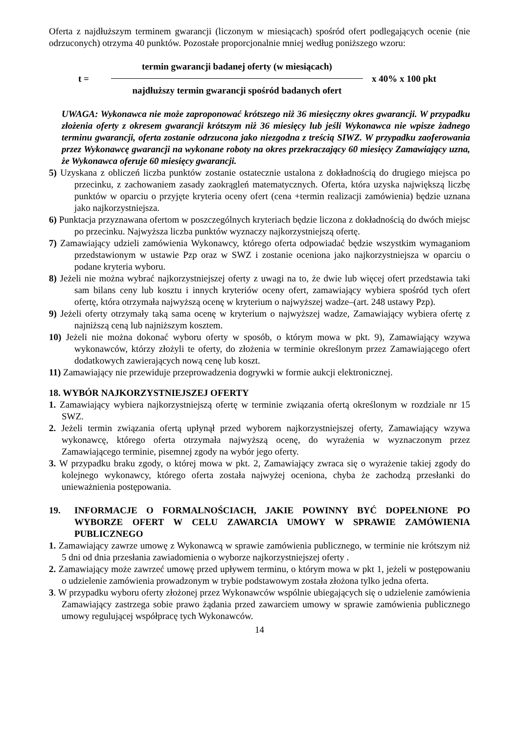Oferta z najdłuższym terminem gwarancji (liczonym w miesiącach) spośród ofert podlegających ocenie (nie odrzuconych) otrzyma 40 punktów. Pozostałe proporcjonalnie mniej według poniższego wzoru:
t =
termin gwarancji badanej oferty (w miesiącach)
najdłuższy termin gwarancji spośród badanych ofert
x 40% x 100 pkt
UWAGA: Wykonawca nie może zaproponować krótszego niż 36 miesięczny okres gwarancji. W przypadku złożenia oferty z okresem gwarancji krótszym niż 36 miesięcy lub jeśli Wykonawca nie wpisze żadnego terminu gwarancji, oferta zostanie odrzucona jako niezgodna z treścią SIWZ. W przypadku zaoferowania przez Wykonawcę gwarancji na wykonane roboty na okres przekraczający 60 miesięcy Zamawiający uzna, że Wykonawca oferuje 60 miesięcy gwarancji.
5) Uzyskana z obliczeń liczba punktów zostanie ostatecznie ustalona z dokładnością do drugiego miejsca po przecinku, z zachowaniem zasady zaokrągleń matematycznych. Oferta, która uzyska największą liczbę punktów w oparciu o przyjęte kryteria oceny ofert (cena +termin realizacji zamówienia) będzie uznana jako najkorzystniejsza.
6) Punktacja przyznawana ofertom w poszczególnych kryteriach będzie liczona z dokładnością do dwóch miejsc po przecinku. Najwyższa liczba punktów wyznaczy najkorzystniejszą ofertę.
7) Zamawiający udzieli zamówienia Wykonawcy, którego oferta odpowiadać będzie wszystkim wymaganiom przedstawionym w ustawie Pzp oraz w SWZ i zostanie oceniona jako najkorzystniejsza w oparciu o podane kryteria wyboru.
8) Jeżeli nie można wybrać najkorzystniejszej oferty z uwagi na to, że dwie lub więcej ofert przedstawia taki sam bilans ceny lub kosztu i innych kryteriów oceny ofert, zamawiający wybiera spośród tych ofert ofertę, która otrzymała najwyższą ocenę w kryterium o najwyższej wadze–(art. 248 ustawy Pzp).
9) Jeżeli oferty otrzymały taką sama ocenę w kryterium o najwyższej wadze, Zamawiający wybiera ofertę z najniższą ceną lub najniższym kosztem.
10) Jeżeli nie można dokonać wyboru oferty w sposób, o którym mowa w pkt. 9), Zamawiający wzywa wykonawców, którzy złożyli te oferty, do złożenia w terminie określonym przez Zamawiającego ofert dodatkowych zawierających nową cenę lub koszt.
11) Zamawiający nie przewiduje przeprowadzenia dogrywki w formie aukcji elektronicznej.
18. WYBÓR NAJKORZYSTNIEJSZEJ OFERTY
1. Zamawiający wybiera najkorzystniejszą ofertę w terminie związania ofertą określonym w rozdziale nr 15 SWZ.
2. Jeżeli termin związania ofertą upłynął przed wyborem najkorzystniejszej oferty, Zamawiający wzywa wykonawcę, którego oferta otrzymała najwyższą ocenę, do wyrażenia w wyznaczonym przez Zamawiającego terminie, pisemnej zgody na wybór jego oferty.
3. W przypadku braku zgody, o której mowa w pkt. 2, Zamawiający zwraca się o wyrażenie takiej zgody do kolejnego wykonawcy, którego oferta została najwyżej oceniona, chyba że zachodzą przesłanki do unieważnienia postępowania.
19. INFORMACJE O FORMALNOŚCIACH, JAKIE POWINNY BYĆ DOPEŁNIONE PO WYBORZE OFERT W CELU ZAWARCIA UMOWY W SPRAWIE ZAMÓWIENIA PUBLICZNEGO
1. Zamawiający zawrze umowę z Wykonawcą w sprawie zamówienia publicznego, w terminie nie krótszym niż 5 dni od dnia przesłania zawiadomienia o wyborze najkorzystniejszej oferty .
2. Zamawiający może zawrzeć umowę przed upływem terminu, o którym mowa w pkt 1, jeżeli w postępowaniu o udzielenie zamówienia prowadzonym w trybie podstawowym została złożona tylko jedna oferta.
3. W przypadku wyboru oferty złożonej przez Wykonawców wspólnie ubiegających się o udzielenie zamówienia Zamawiający zastrzega sobie prawo żądania przed zawarciem umowy w sprawie zamówienia publicznego umowy regulującej współpracę tych Wykonawców.
14